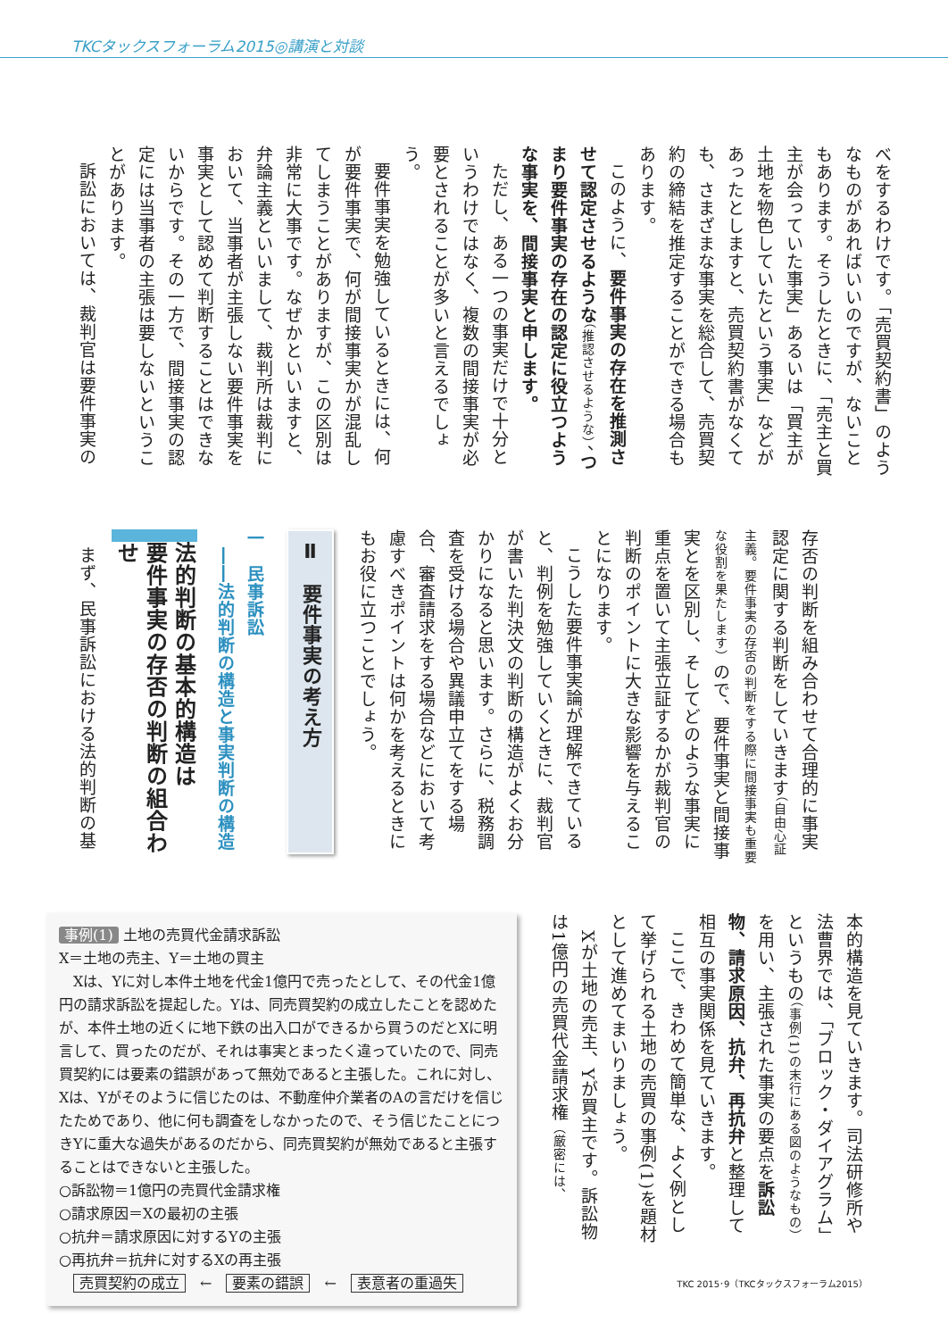TKCタックスフォーラム2015◎講演と対談
べをするわけです。「売買契約書」のようなものがあればいいのですが、ないこともあります。そうしたときに、「売主と買主が会っていた事実」あるいは「買主が土地を物色していたという事実」などがあったとしますと、売買契約書がなくても、さまざまな事実を総合して、売買契約の締結を推定することができる場合もあります。
このように、要件事実の存在を推測させて認定させるような（推認させるような）、つまり要件事実の存在の認定に役立つような事実を、間接事実と申します。
ただし、ある一つの事実だけで十分というわけではなく、複数の間接事実が必要とされることが多いと言えるでしょう。
要件事実を勉強しているときには、何が要件事実で、何が間接事実かが混乱してしまうことがありますが、この区別は非常に大事です。なぜかといいますと、弁論主義といいまして、裁判所は裁判において、当事者が主張しない要件事実を事実として認めて判断することはできないからです。その一方で、間接事実の認定には当事者の主張は要しないということがあります。
訴訟においては、裁判官は要件事実の
存否の判断を組み合わせて合理的に事実認定に関する判断をしていきます（自由心証主義。要件事実の存否の判断をする際に間接事実も重要な役割を果たします）ので、要件事実と間接事実とを区別し、そしてどのような事実に重点を置いて主張立証するかが裁判官の判断のポイントに大きな影響を与えることになります。
こうした要件事実論が理解できていると、判例を勉強していくときに、裁判官が書いた判決文の判断の構造がよくお分かりになると思います。さらに、税務調査を受ける場合や異議申立てをする場合、審査請求をする場合などにおいて考慮すべきポイントは何かを考えるときにもお役に立つことでしょう。
Ⅱ　要件事実の考え方
一　民事訴訟
　――法的判断の構造と事実判断の構造
法的判断の基本的構造は
要件事実の存否の判断の組合わせ
まず、民事訴訟における法的判断の基
本的構造を見ていきます。司法研修所や法曹界では、「ブロック・ダイアグラム」というもの（事例(1)の末行にある図のようなもの）を用い、主張された事実の要点を訴訟物、請求原因、抗弁、再抗弁と整理して相互の事実関係を見ていきます。
ここで、きわめて簡単な、よく例として挙げられる土地の売買の事例(1)を題材として進めてまいりましょう。
Xが土地の売主、Yが買主です。訴訟物は1億円の売買代金請求権（厳密には、
事例(1) 土地の売買代金請求訴訟
X＝土地の売主、Y＝土地の買主
　Xは、Yに対し本件土地を代金1億円で売ったとして、その代金1億円の請求訴訟を提起した。Yは、同売買契約の成立したことを認めたが、本件土地の近くに地下鉄の出入口ができるから買うのだとXに明言して、買ったのだが、それは事実とまったく違っていたので、同売買契約には要素の錯誤があって無効であると主張した。これに対し、Xは、Yがそのように信じたのは、不動産仲介業者のAの言だけを信じたためであり、他に何も調査をしなかったので、そう信じたことにつきYに重大な過失があるのだから、同売買契約が無効であると主張することはできないと主張した。
○訴訟物＝1億円の売買代金請求権
○請求原因＝Xの最初の主張
○抗弁＝請求原因に対するYの主張
○再抗弁＝抗弁に対するXの再主張
　売買契約の成立　←　要素の錯誤　←　表意者の重過失
TKC 2015･9（TKCタックスフォーラム2015）